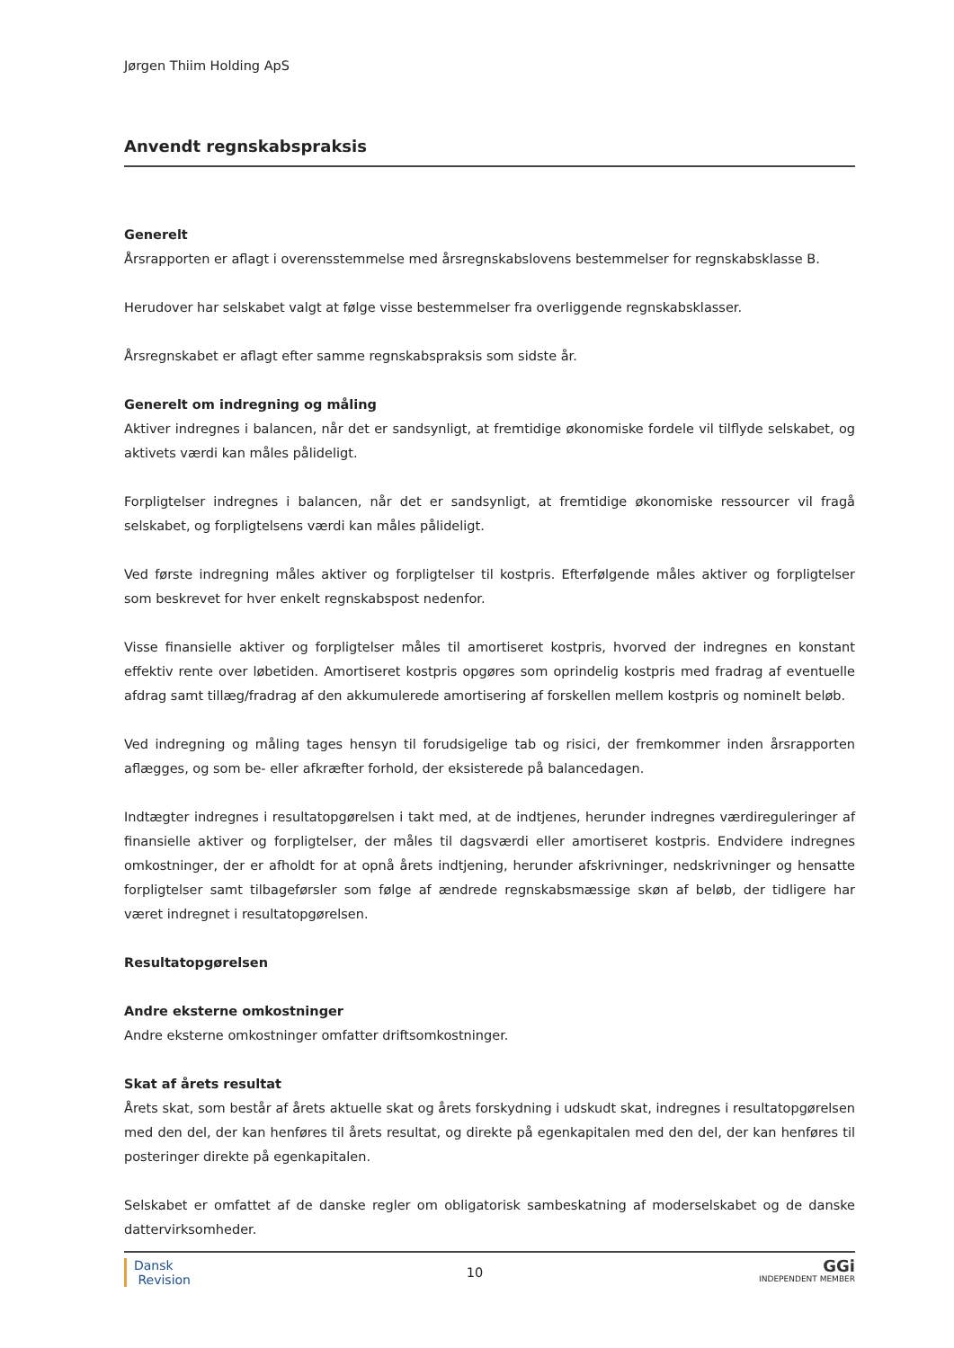Jørgen Thiim Holding ApS
Anvendt regnskabspraksis
Generelt
Årsrapporten er aflagt i overensstemmelse med årsregnskabslovens bestemmelser for regnskabsklasse B.
Herudover har selskabet valgt at følge visse bestemmelser fra overliggende regnskabsklasser.
Årsregnskabet er aflagt efter samme regnskabspraksis som sidste år.
Generelt om indregning og måling
Aktiver indregnes i balancen, når det er sandsynligt, at fremtidige økonomiske fordele vil tilflyde selskabet, og aktivets værdi kan måles pålideligt.
Forpligtelser indregnes i balancen, når det er sandsynligt, at fremtidige økonomiske ressourcer vil fragå selskabet, og forpligtelsens værdi kan måles pålideligt.
Ved første indregning måles aktiver og forpligtelser til kostpris. Efterfølgende måles aktiver og forpligtelser som beskrevet for hver enkelt regnskabspost nedenfor.
Visse finansielle aktiver og forpligtelser måles til amortiseret kostpris, hvorved der indregnes en konstant effektiv rente over løbetiden. Amortiseret kostpris opgøres som oprindelig kostpris med fradrag af eventuelle afdrag samt tillæg/fradrag af den akkumulerede amortisering af forskellen mellem kostpris og nominelt beløb.
Ved indregning og måling tages hensyn til forudsigelige tab og risici, der fremkommer inden årsrapporten aflægges, og som be- eller afkræfter forhold, der eksisterede på balancedagen.
Indtægter indregnes i resultatopgørelsen i takt med, at de indtjenes, herunder indregnes værdireguleringer af finansielle aktiver og forpligtelser, der måles til dagsværdi eller amortiseret kostpris. Endvidere indregnes omkostninger, der er afholdt for at opnå årets indtjening, herunder afskrivninger, nedskrivninger og hensatte forpligtelser samt tilbageførsler som følge af ændrede regnskabsmæssige skøn af beløb, der tidligere har været indregnet i resultatopgørelsen.
Resultatopgørelsen
Andre eksterne omkostninger
Andre eksterne omkostninger omfatter driftsomkostninger.
Skat af årets resultat
Årets skat, som består af årets aktuelle skat og årets forskydning i udskudt skat, indregnes i resultatopgørelsen med den del, der kan henføres til årets resultat, og direkte på egenkapitalen med den del, der kan henføres til posteringer direkte på egenkapitalen.
Selskabet er omfattet af de danske regler om obligatorisk sambeskatning af moderselskabet og de danske dattervirksomheder.
Dansk
Revision
10
GGi
INDEPENDENT MEMBER